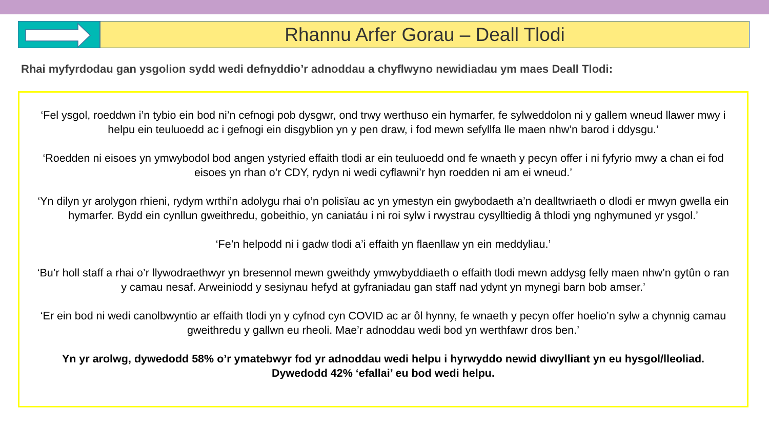Rhannu Arfer Gorau – Deall Tlodi
Rhai myfyrdodau gan ysgolion sydd wedi defnyddio’r adnoddau a chyflwyno newidiadau ym maes Deall Tlodi:
‘Fel ysgol, roeddwn i’n tybio ein bod ni’n cefnogi pob dysgwr, ond trwy werthuso ein hymarfer, fe sylweddolon ni y gallem wneud llawer mwy i helpu ein teuluoedd ac i gefnogi ein disgyblion yn y pen draw, i fod mewn sefyllfa lle maen nhw’n barod i ddysgu.’
‘Roedden ni eisoes yn ymwybodol bod angen ystyried effaith tlodi ar ein teuluoedd ond fe wnaeth y pecyn offer i ni fyfyrio mwy a chan ei fod eisoes yn rhan o’r CDY, rydyn ni wedi cyflawni’r hyn roedden ni am ei wneud.’
‘Yn dilyn yr arolygon rhieni, rydym wrthi’n adolygu rhai o’n polisïau ac yn ymestyn ein gwybodaeth a’n dealltwriaeth o dlodi er mwyn gwella ein hymarfer. Bydd ein cynllun gweithredu, gobeithio, yn caniatáu i ni roi sylw i rwystrau cysylltiedig â thlodi yng nghymuned yr ysgol.’
‘Fe’n helpodd ni i gadw tlodi a’i effaith yn flaenllaw yn ein meddyliau.’
‘Bu’r holl staff a rhai o’r llywodraethwyr yn bresennol mewn gweithdy ymwybyddiaeth o effaith tlodi mewn addysg felly maen nhw’n gytûn o ran y camau nesaf. Arweiniodd y sesiynau hefyd at gyfraniadau gan staff nad ydynt yn mynegi barn bob amser.’
‘Er ein bod ni wedi canolbwyntio ar effaith tlodi yn y cyfnod cyn COVID ac ar ôl hynny, fe wnaeth y pecyn offer hoelio’n sylw a chynnig camau gweithredu y gallwn eu rheoli. Mae’r adnoddau wedi bod yn werthfawr dros ben.’
Yn yr arolwg, dywedodd 58% o’r ymatebwyr fod yr adnoddau wedi helpu i hyrwyddo newid diwylliant yn eu hysgol/lleoliad. Dywedodd 42% ‘efallai’ eu bod wedi helpu.